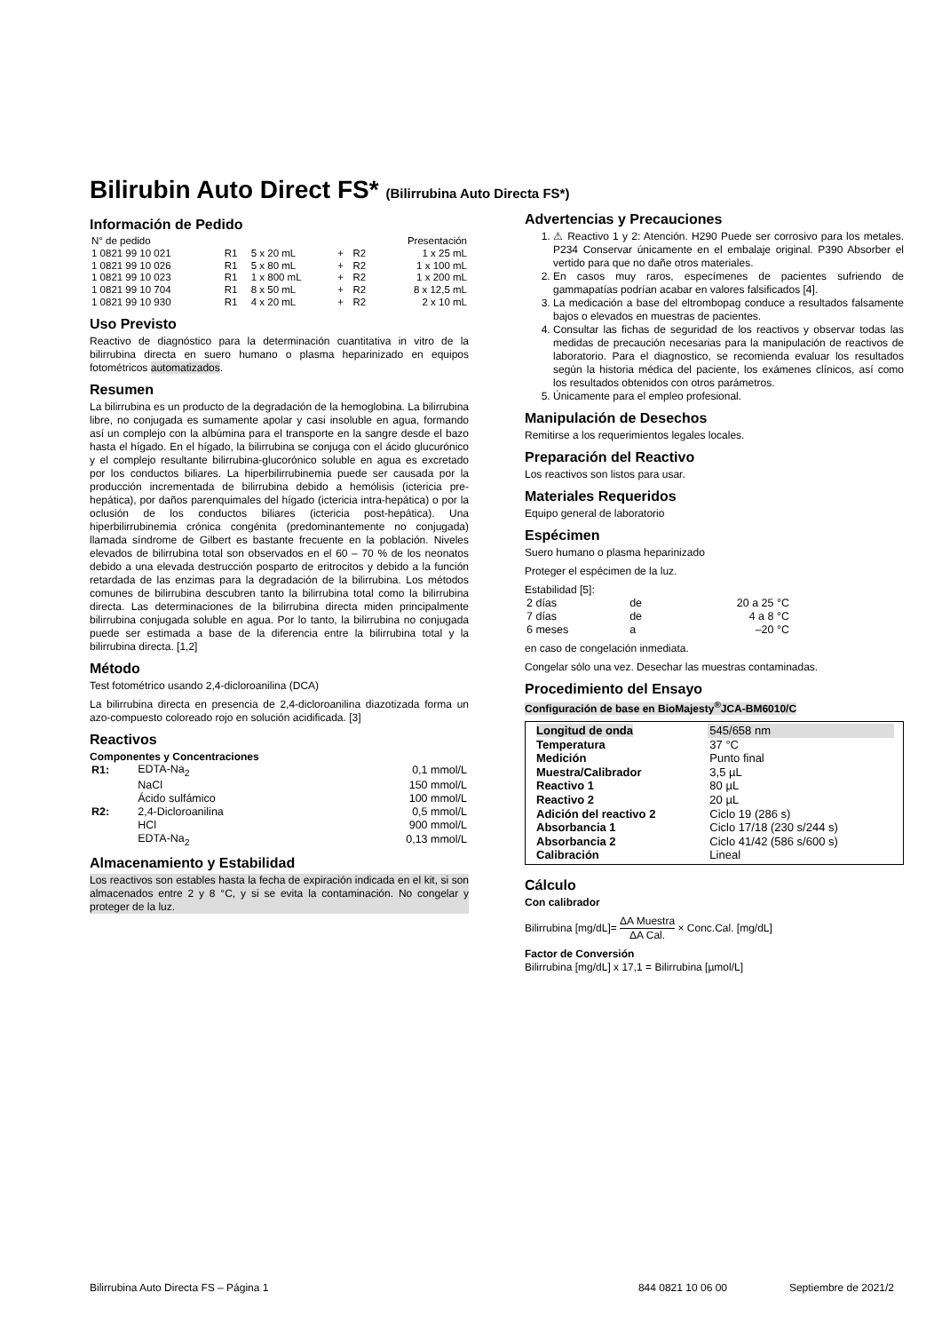Bilirubin Auto Direct FS* (Bilirrubina Auto Directa FS*)
Información de Pedido
| N° de pedido | Presentación | | | | |
| 1 0821 99 10 021 | R1 | 5 x 20 mL | + | R2 | 1 x 25 mL |
| 1 0821 99 10 026 | R1 | 5 x 80 mL | + | R2 | 1 x 100 mL |
| 1 0821 99 10 023 | R1 | 1 x 800 mL | + | R2 | 1 x 200 mL |
| 1 0821 99 10 704 | R1 | 8 x 50 mL | + | R2 | 8 x 12,5 mL |
| 1 0821 99 10 930 | R1 | 4 x 20 mL | + | R2 | 2 x 10 mL |
Uso Previsto
Reactivo de diagnóstico para la determinación cuantitativa in vitro de la bilirrubina directa en suero humano o plasma heparinizado en equipos fotométricos automatizados.
Resumen
La bilirrubina es un producto de la degradación de la hemoglobina. La bilirrubina libre, no conjugada es sumamente apolar y casi insoluble en agua, formando así un complejo con la albúmina para el transporte en la sangre desde el bazo hasta el hígado. En el hígado, la bilirrubina se conjuga con el ácido glucurónico y el complejo resultante bilirrubina-glucorónico soluble en agua es excretado por los conductos biliares. La hiperbilirrubinemia puede ser causada por la producción incrementada de bilirrubina debido a hemólisis (ictericia pre-hepática), por daños parenquimales del hígado (ictericia intra-hepática) o por la oclusión de los conductos biliares (ictericia post-hepática). Una hiperbilirrubinemia crónica congénita (predominantemente no conjugada) llamada síndrome de Gilbert es bastante frecuente en la población. Niveles elevados de bilirrubina total son observados en el 60 – 70 % de los neonatos debido a una elevada destrucción posparto de eritrocitos y debido a la función retardada de las enzimas para la degradación de la bilirrubina. Los métodos comunes de bilirrubina descubren tanto la bilirrubina total como la bilirrubina directa. Las determinaciones de la bilirrubina directa miden principalmente bilirrubina conjugada soluble en agua. Por lo tanto, la bilirrubina no conjugada puede ser estimada a base de la diferencia entre la bilirrubina total y la bilirrubina directa. [1,2]
Método
Test fotométrico usando 2,4-dicloroanilina (DCA)
La bilirrubina directa en presencia de 2,4-dicloroanilina diazotizada forma un azo-compuesto coloreado rojo en solución acidificada. [3]
Reactivos
Componentes y Concentraciones
| R1: | EDTA-Na<sub>2</sub> | 0,1 mmol/L |
| | NaCl | 150 mmol/L |
| | Ácido sulfámico | 100 mmol/L |
| R2: | 2,4-Dicloroanilina | 0,5 mmol/L |
| | HCl | 900 mmol/L |
| | EDTA-Na<sub>2</sub> | 0,13 mmol/L |
Almacenamiento y Estabilidad
Los reactivos son estables hasta la fecha de expiración indicada en el kit, si son almacenados entre 2 y 8 °C, y si se evita la contaminación. No congelar y proteger de la luz.
Advertencias y Precauciones
1. ⚠ Reactivo 1 y 2: Atención. H290 Puede ser corrosivo para los metales. P234 Conservar únicamente en el embalaje original. P390 Absorber el vertido para que no dañe otros materiales.
2. En casos muy raros, especímenes de pacientes sufriendo de gammapatías podrían acabar en valores falsificados [4].
3. La medicación a base del eltrombopag conduce a resultados falsamente bajos o elevados en muestras de pacientes.
4. Consultar las fichas de seguridad de los reactivos y observar todas las medidas de precaución necesarias para la manipulación de reactivos de laboratorio. Para el diagnostico, se recomienda evaluar los resultados según la historia médica del paciente, los exámenes clínicos, así como los resultados obtenidos con otros parámetros.
5. Únicamente para el empleo profesional.
Manipulación de Desechos
Remitirse a los requerimientos legales locales.
Preparación del Reactivo
Los reactivos son listos para usar.
Materiales Requeridos
Equipo general de laboratorio
Espécimen
Suero humano o plasma heparinizado
Proteger el espécimen de la luz.
Estabilidad [5]:
| 2 días | de | 20 a 25 °C |
| 7 días | de | 4 a 8 °C |
| 6 meses | a | –20 °C |
en caso de congelación inmediata.
Congelar sólo una vez. Desechar las muestras contaminadas.
Procedimiento del Ensayo
Configuración de base en BioMajesty<sup>®</sup>JCA-BM6010/C
| Longitud de onda | 545/658 nm |
| Temperatura | 37 °C |
| Medición | Punto final |
| Muestra/Calibrador | 3,5 µL |
| Reactivo 1 | 80 µL |
| Reactivo 2 | 20 µL |
| Adición del reactivo 2 | Ciclo 19 (286 s) |
| Absorbancia 1 | Ciclo 17/18 (230 s/244 s) |
| Absorbancia 2 | Ciclo 41/42 (586 s/600 s) |
| Calibración | Lineal |
Cálculo
Con calibrador
Bilirrubina [mg/dL]= ΔA Muestra ΔA Cal. × Conc.Cal. [mg/dL]
Factor de Conversión
Bilirrubina [mg/dL] x 17,1 = Bilirrubina [µmol/L]
Bilirrubina Auto Directa FS – Página 1 844 0821 10 06 00 Septiembre de 2021/2